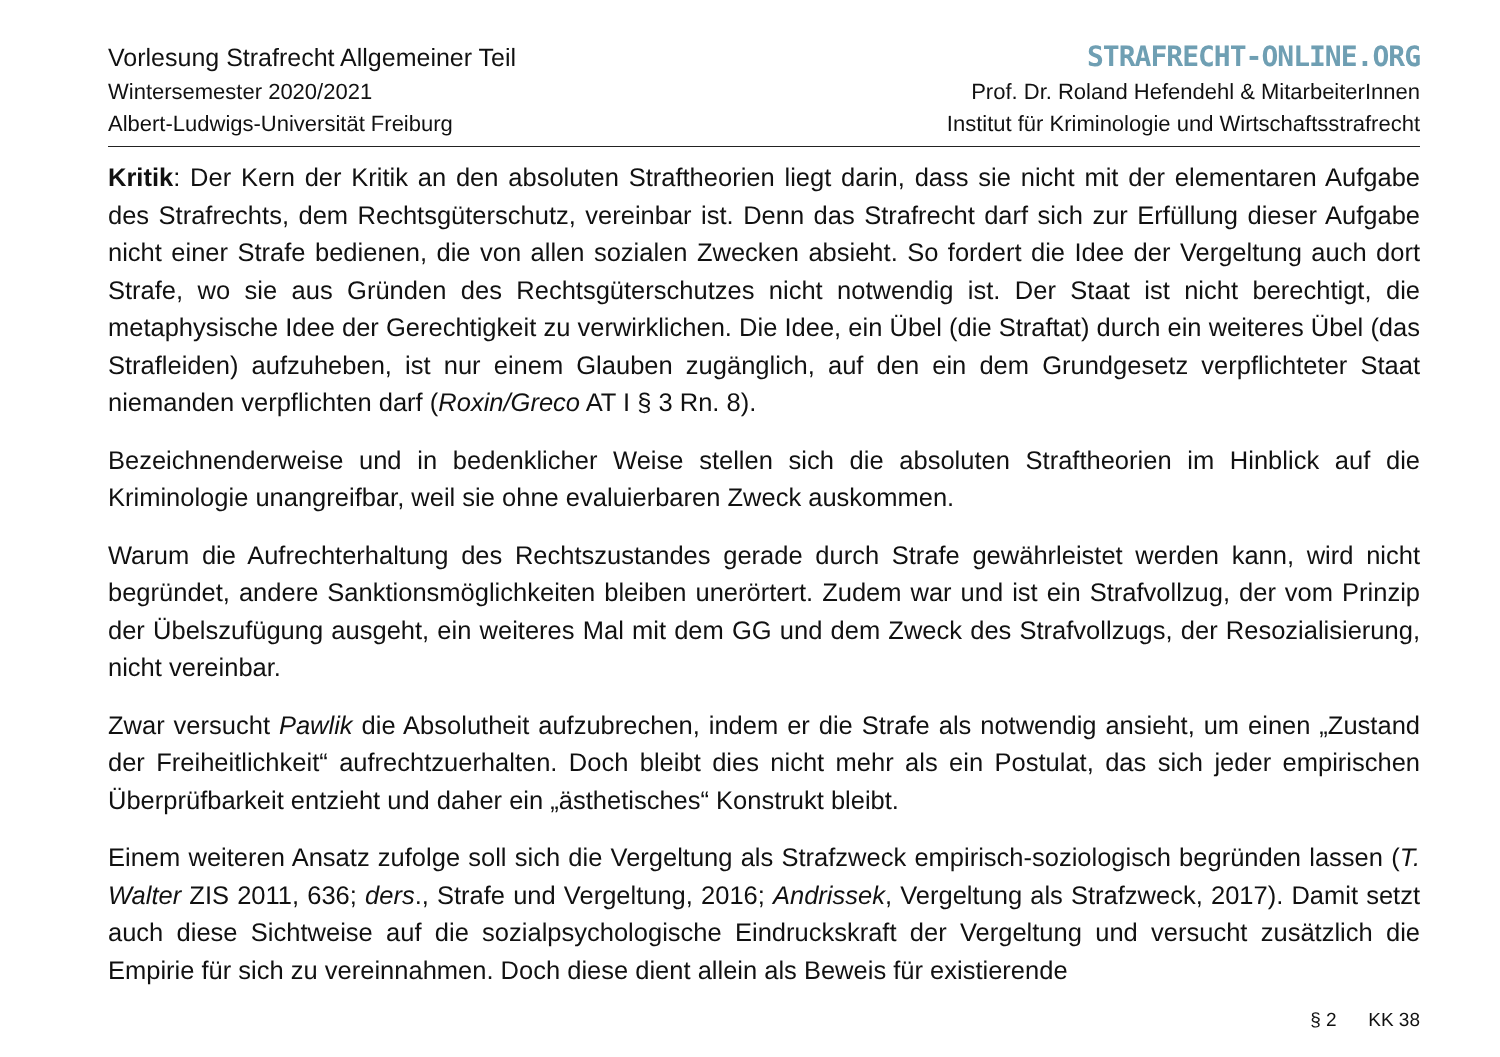Vorlesung Strafrecht Allgemeiner Teil
Wintersemester 2020/2021
Albert-Ludwigs-Universität Freiburg
STRAFRECHT-ONLINE.ORG
Prof. Dr. Roland Hefendehl & MitarbeiterInnen
Institut für Kriminologie und Wirtschaftsstrafrecht
Kritik: Der Kern der Kritik an den absoluten Straftheorien liegt darin, dass sie nicht mit der elementaren Aufgabe des Strafrechts, dem Rechtsgüterschutz, vereinbar ist. Denn das Strafrecht darf sich zur Erfüllung dieser Aufgabe nicht einer Strafe bedienen, die von allen sozialen Zwecken absieht. So fordert die Idee der Vergeltung auch dort Strafe, wo sie aus Gründen des Rechtsgüterschutzes nicht notwendig ist. Der Staat ist nicht berechtigt, die metaphysische Idee der Gerechtigkeit zu verwirklichen. Die Idee, ein Übel (die Straftat) durch ein weiteres Übel (das Strafleiden) aufzuheben, ist nur einem Glauben zugänglich, auf den ein dem Grundgesetz verpflichteter Staat niemanden verpflichten darf (Roxin/Greco AT I § 3 Rn. 8).
Bezeichnenderweise und in bedenklicher Weise stellen sich die absoluten Straftheorien im Hinblick auf die Kriminologie unangreifbar, weil sie ohne evaluierbaren Zweck auskommen.
Warum die Aufrechterhaltung des Rechtszustandes gerade durch Strafe gewährleistet werden kann, wird nicht begründet, andere Sanktionsmöglichkeiten bleiben unerörtert. Zudem war und ist ein Strafvollzug, der vom Prinzip der Übelszufügung ausgeht, ein weiteres Mal mit dem GG und dem Zweck des Strafvollzugs, der Resozialisierung, nicht vereinbar.
Zwar versucht Pawlik die Absolutheit aufzubrechen, indem er die Strafe als notwendig ansieht, um einen „Zustand der Freiheitlichkeit“ aufrechtzuerhalten. Doch bleibt dies nicht mehr als ein Postulat, das sich je­der empirischen Überprüfbarkeit entzieht und daher ein „ästhetisches“ Konstrukt bleibt.
Einem weiteren Ansatz zufolge soll sich die Vergeltung als Strafzweck empirisch-soziologisch begründen lassen (T. Walter ZIS 2011, 636; ders., Strafe und Vergeltung, 2016; Andrissek, Vergeltung als Strafzweck, 2017). Damit setzt auch diese Sichtweise auf die sozialpsychologische Eindruckskraft der Vergeltung und versucht zusätzlich die Empirie für sich zu vereinnahmen. Doch diese dient allein als Beweis für existierende
§ 2 KK 38